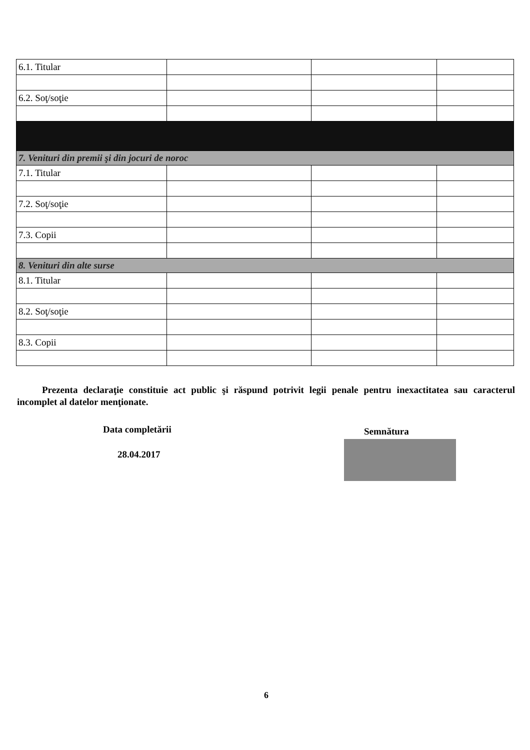| 6.1. Titular | | | |
| 6.2. Soţ/soţie | | | |
| 7. Venituri din premii şi din jocuri de noroc | | | |
| 7.1. Titular | | | |
| 7.2. Soţ/soţie | | | |
| 7.3. Copii | | | |
| 8. Venituri din alte surse | | | |
| 8.1. Titular | | | |
| 8.2. Soţ/soţie | | | |
| 8.3. Copii | | | |
Prezenta declaraţie constituie act public şi răspund potrivit legii penale pentru inexactitatea sau caracterul incomplet al datelor menţionate.
Data completării Semnătura
28.04.2017
6